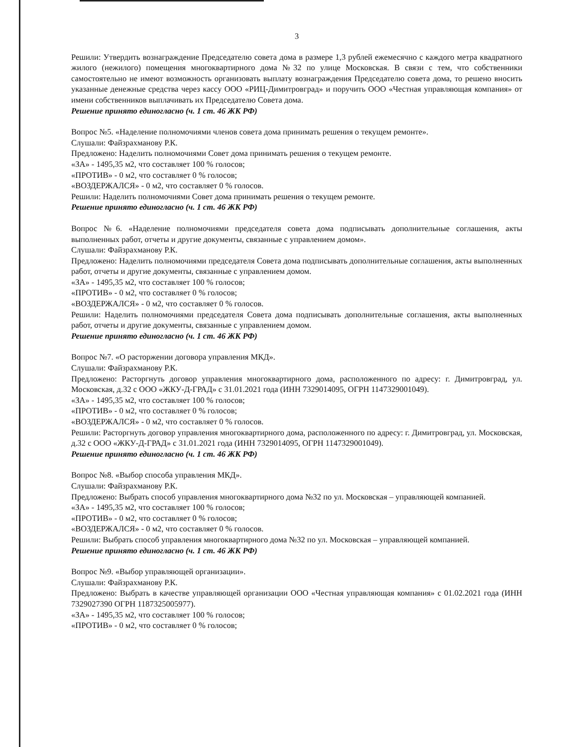3
Решили: Утвердить вознаграждение Председателю совета дома в размере 1,3 рублей ежемесячно с каждого метра квадратного жилого (нежилого) помещения многоквартирного дома №32 по улице Московская. В связи с тем, что собственники самостоятельно не имеют возможность организовать выплату вознаграждения Председателю совета дома, то решено вносить указанные денежные средства через кассу ООО «РИЦ-Димитровград» и поручить ООО «Честная управляющая компания» от имени собственников выплачивать их Председателю Совета дома.
Решение принято единогласно (ч. 1 ст. 46 ЖК РФ)
Вопрос №5. «Наделение полномочиями членов совета дома принимать решения о текущем ремонте».
Слушали: Файзрахманову Р.К.
Предложено: Наделить полномочиями Совет дома принимать решения о текущем ремонте.
«ЗА» - 1495,35 м2, что составляет 100 % голосов;
«ПРОТИВ» - 0 м2, что составляет 0 % голосов;
«ВОЗДЕРЖАЛСЯ» - 0 м2, что составляет 0 % голосов.
Решили: Наделить полномочиями Совет дома принимать решения о текущем ремонте.
Решение принято единогласно (ч. 1 ст. 46 ЖК РФ)
Вопрос №6. «Наделение полномочиями председателя совета дома подписывать дополнительные соглашения, акты выполненных работ, отчеты и другие документы, связанные с управлением домом».
Слушали: Файзрахманову Р.К.
Предложено: Наделить полномочиями председателя Совета дома подписывать дополнительные соглашения, акты выполненных работ, отчеты и другие документы, связанные с управлением домом.
«ЗА» - 1495,35 м2, что составляет 100 % голосов;
«ПРОТИВ» - 0 м2, что составляет 0 % голосов;
«ВОЗДЕРЖАЛСЯ» - 0 м2, что составляет 0 % голосов.
Решили: Наделить полномочиями председателя Совета дома подписывать дополнительные соглашения, акты выполненных работ, отчеты и другие документы, связанные с управлением домом.
Решение принято единогласно (ч. 1 ст. 46 ЖК РФ)
Вопрос №7. «О расторжении договора управления МКД».
Слушали: Файзрахманову Р.К.
Предложено: Расторгнуть договор управления многоквартирного дома, расположенного по адресу: г. Димитровград, ул. Московская, д.32 с ООО «ЖКУ-Д-ГРАД» с 31.01.2021 года (ИНН 7329014095, ОГРН 1147329001049).
«ЗА» - 1495,35 м2, что составляет 100 % голосов;
«ПРОТИВ» - 0 м2, что составляет 0 % голосов;
«ВОЗДЕРЖАЛСЯ» - 0 м2, что составляет 0 % голосов.
Решили: Расторгнуть договор управления многоквартирного дома, расположенного по адресу: г. Димитровград, ул. Московская, д.32 с ООО «ЖКУ-Д-ГРАД» с 31.01.2021 года (ИНН 7329014095, ОГРН 1147329001049).
Решение принято единогласно (ч. 1 ст. 46 ЖК РФ)
Вопрос №8. «Выбор способа управления МКД».
Слушали: Файзрахманову Р.К.
Предложено: Выбрать способ управления многоквартирного дома №32 по ул. Московская – управляющей компанией.
«ЗА» - 1495,35 м2, что составляет 100 % голосов;
«ПРОТИВ» - 0 м2, что составляет 0 % голосов;
«ВОЗДЕРЖАЛСЯ» - 0 м2, что составляет 0 % голосов.
Решили: Выбрать способ управления многоквартирного дома №32 по ул. Московская – управляющей компанией.
Решение принято единогласно (ч. 1 ст. 46 ЖК РФ)
Вопрос №9. «Выбор управляющей организации».
Слушали: Файзрахманову Р.К.
Предложено: Выбрать в качестве управляющей организации ООО «Честная управляющая компания» с 01.02.2021 года (ИНН 7329027390 ОГРН 1187325005977).
«ЗА» - 1495,35 м2, что составляет 100 % голосов;
«ПРОТИВ» - 0 м2, что составляет 0 % голосов;